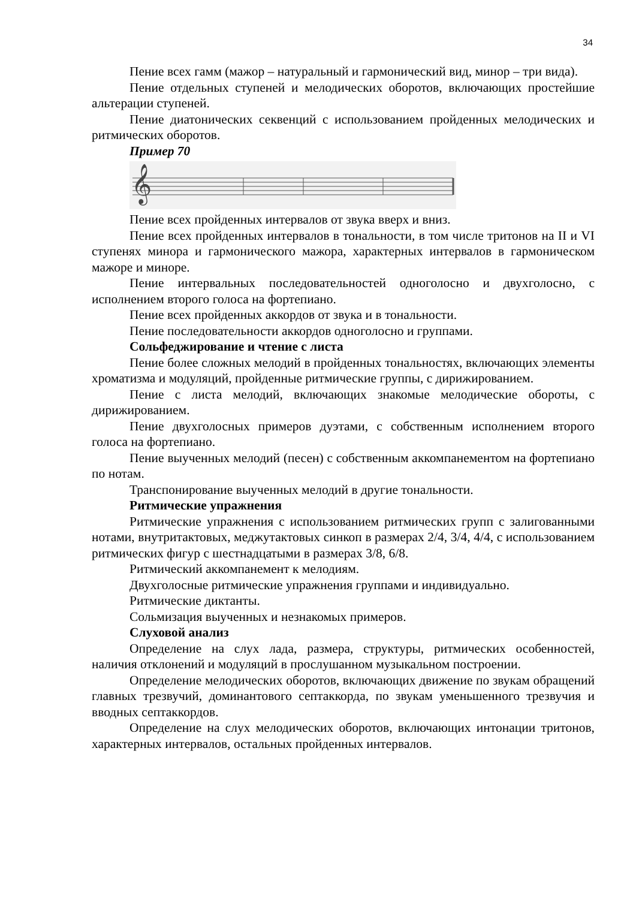34
Пение всех гамм (мажор – натуральный и гармонический вид, минор – три вида).
Пение отдельных ступеней и мелодических оборотов, включающих простейшие альтерации ступеней.
Пение диатонических секвенций с использованием пройденных мелодических и ритмических оборотов.
Пример 70
𝄞
Пение всех пройденных интервалов от звука вверх и вниз.
Пение всех пройденных интервалов в тональности, в том числе тритонов на II и VI ступенях минора и гармонического мажора, характерных интервалов в гармоническом мажоре и миноре.
Пение интервальных последовательностей одноголосно и двухголосно, с исполнением второго голоса на фортепиано.
Пение всех пройденных аккордов от звука и в тональности.
Пение последовательности аккордов одноголосно и группами.
Сольфеджирование и чтение с листа
Пение более сложных мелодий в пройденных тональностях, включающих элементы хроматизма и модуляций, пройденные ритмические группы, с дирижированием.
Пение с листа мелодий, включающих знакомые мелодические обороты, с дирижированием.
Пение двухголосных примеров дуэтами, с собственным исполнением второго голоса на фортепиано.
Пение выученных мелодий (песен) с собственным аккомпанементом на фортепиано по нотам.
Транспонирование выученных мелодий в другие тональности.
Ритмические упражнения
Ритмические упражнения с использованием ритмических групп с залигованными нотами, внутритактовых, меджутактовых синкоп в размерах 2/4, 3/4, 4/4, с использованием ритмических фигур с шестнадцатыми в размерах 3/8, 6/8.
Ритмический аккомпанемент к мелодиям.
Двухголосные ритмические упражнения группами и индивидуально.
Ритмические диктанты.
Сольмизация выученных и незнакомых примеров.
Слуховой анализ
Определение на слух лада, размера, структуры, ритмических особенностей, наличия отклонений и модуляций в прослушанном музыкальном построении.
Определение мелодических оборотов, включающих движение по звукам обращений главных трезвучий, доминантового септаккорда, по звукам уменьшенного трезвучия и вводных септаккордов.
Определение на слух мелодических оборотов, включающих интонации тритонов, характерных интервалов, остальных пройденных интервалов.